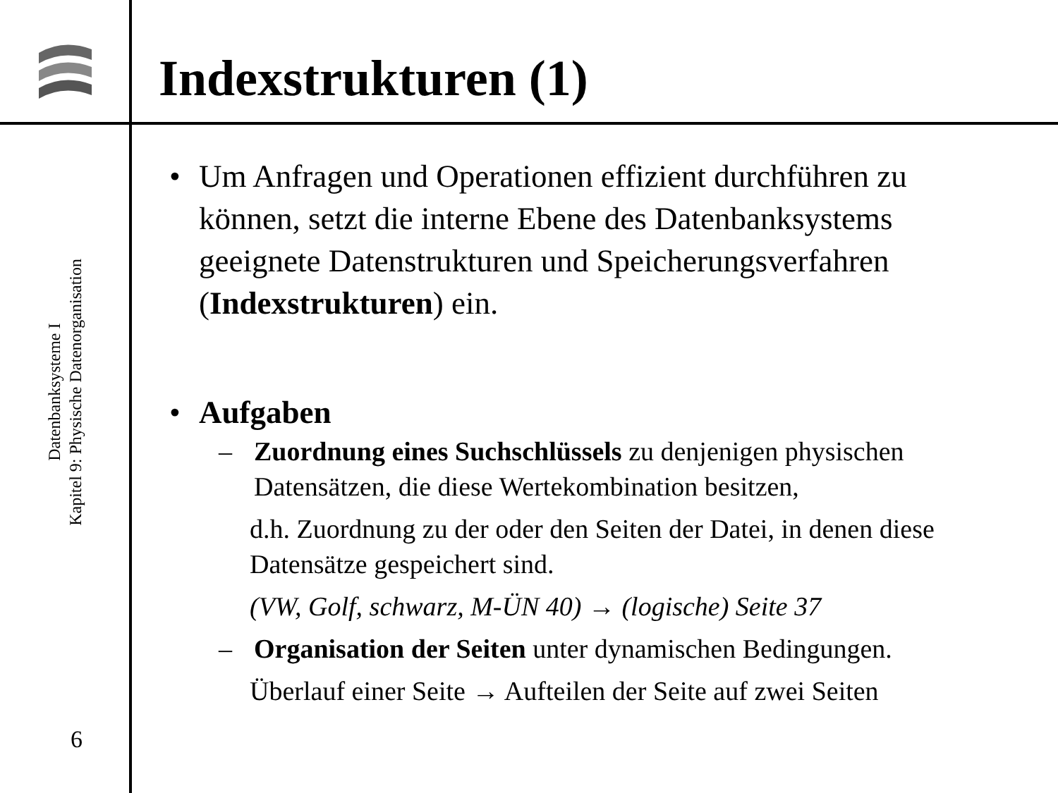Datenbanksysteme I
Kapitel 9: Physische Datenorganisation
6
Indexstrukturen (1)
• Um Anfragen und Operationen effizient durchführen zu können, setzt die interne Ebene des Datenbanksystems geeignete Datenstrukturen und Speicherungsverfahren (Indexstrukturen) ein.
• Aufgaben
– Zuordnung eines Suchschlüssels zu denjenigen physischen Datensätzen, die diese Wertekombination besitzen,
d.h. Zuordnung zu der oder den Seiten der Datei, in denen diese Datensätze gespeichert sind.
(VW, Golf, schwarz, M-ÜN 40) → (logische) Seite 37
– Organisation der Seiten unter dynamischen Bedingungen.
Überlauf einer Seite → Aufteilen der Seite auf zwei Seiten